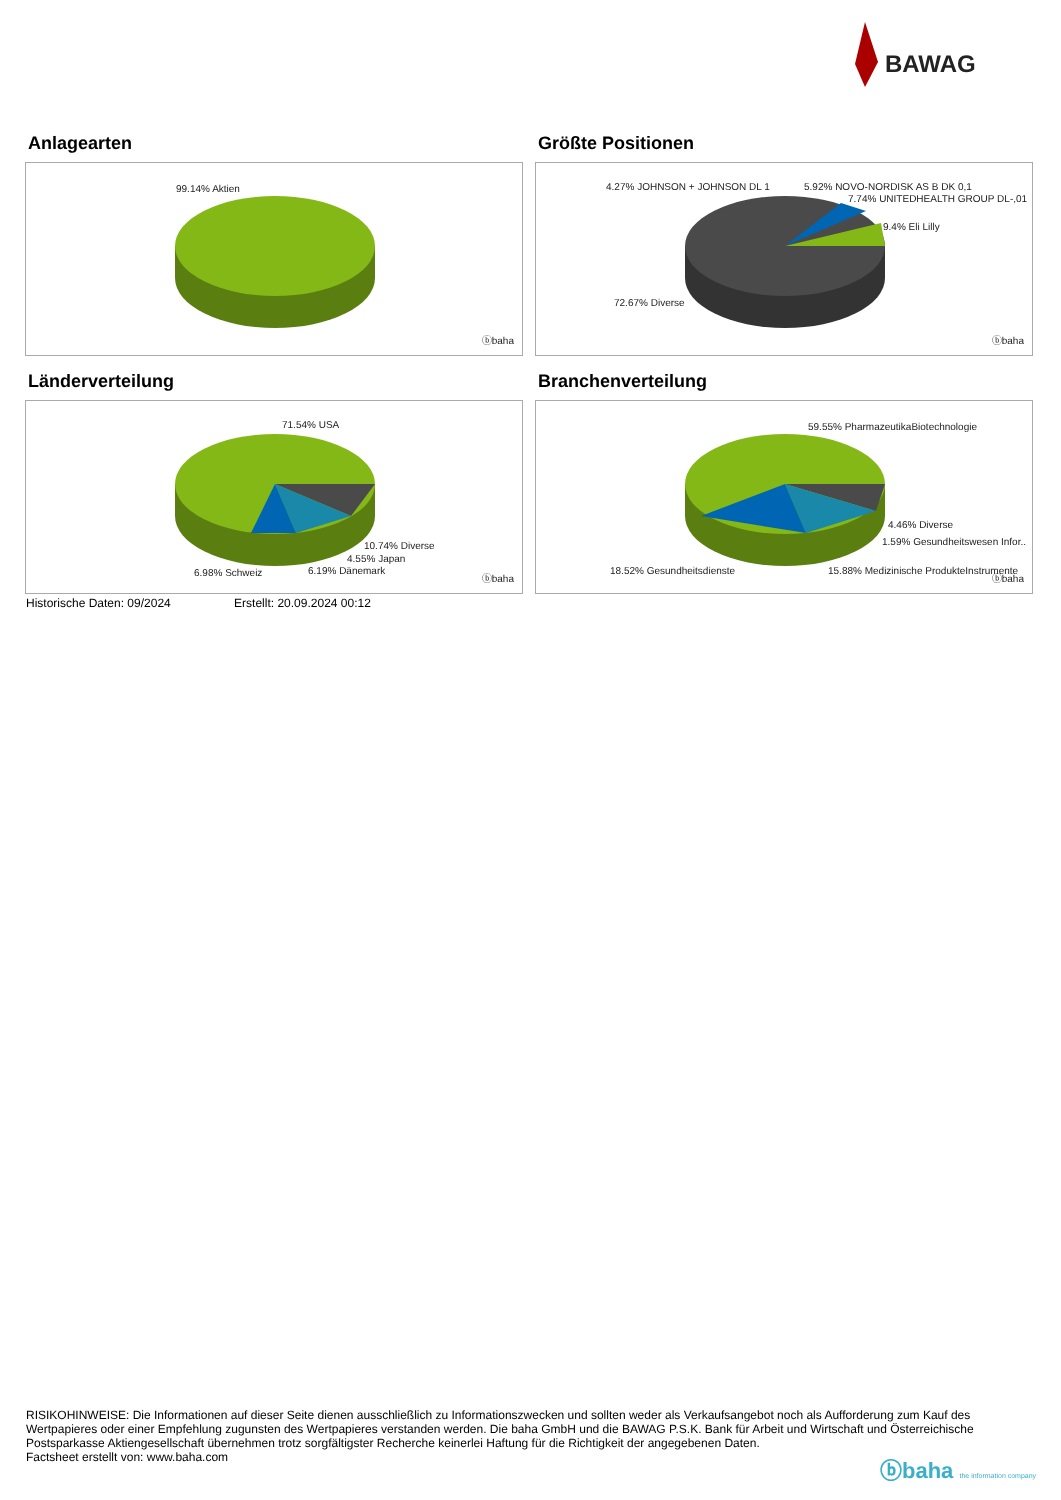BAWAG
Anlagearten
99.14% Aktien
ⓑbaha
Größte Positionen
4.27% JOHNSON + JOHNSON DL 1 5.92% NOVO-NORDISK AS B DK 0,1
7.74% UNITEDHEALTH GROUP DL-,01
9.4% Eli Lilly
72.67% Diverse
ⓑbaha
Länderverteilung
71.54% USA
10.74% Diverse
4.55% Japan
6.98% Schweiz 6.19% Dänemark
ⓑbaha
Branchenverteilung
59.55% PharmazeutikaBiotechnologie
4.46% Diverse
1.59% Gesundheitswesen Infor..
18.52% Gesundheitsdienste 15.88% Medizinische ProdukteInstrumente
ⓑbaha
Historische Daten: 09/2024 Erstellt: 20.09.2024 00:12
RISIKOHINWEISE: Die Informationen auf dieser Seite dienen ausschließlich zu Informationszwecken und sollten weder als Verkaufsangebot noch als Aufforderung zum Kauf des Wertpapieres oder einer Empfehlung zugunsten des Wertpapieres verstanden werden. Die baha GmbH und die BAWAG P.S.K. Bank für Arbeit und Wirtschaft und Österreichische Postsparkasse Aktiengesellschaft übernehmen trotz sorgfältigster Recherche keinerlei Haftung für die Richtigkeit der angegebenen Daten.
Factsheet erstellt von: www.baha.com
ⓑbaha the information company